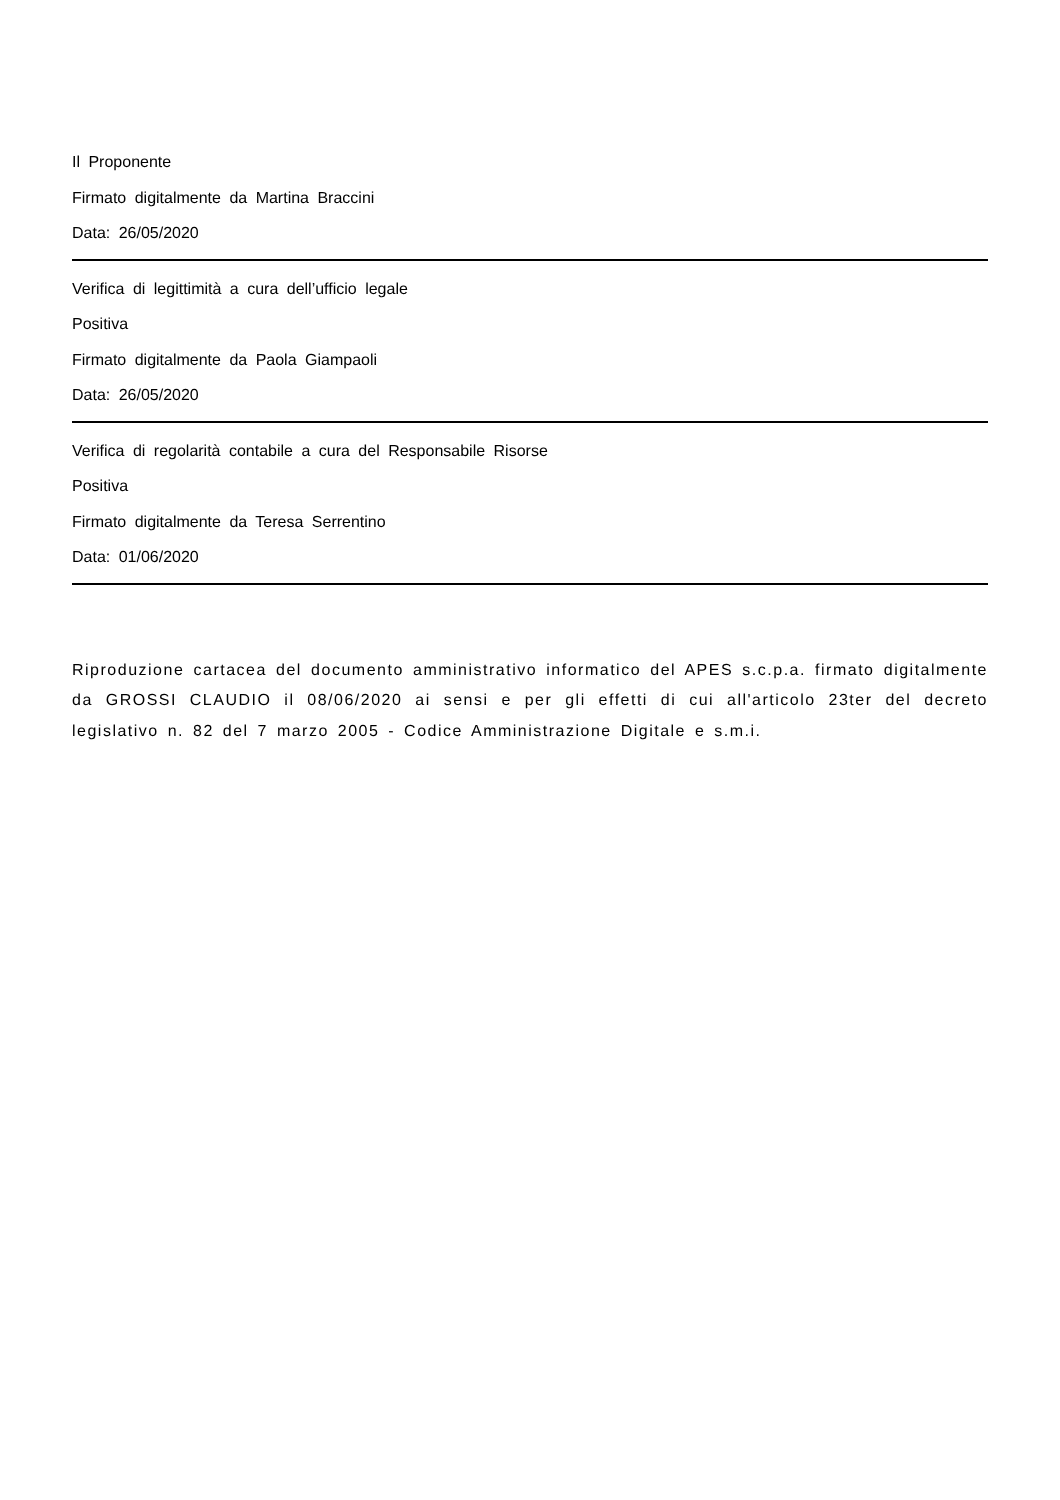Il Proponente
Firmato digitalmente da Martina Braccini
Data: 26/05/2020
Verifica di legittimità a cura dell’ufficio legale
Positiva
Firmato digitalmente da Paola Giampaoli
Data: 26/05/2020
Verifica di regolarità contabile a cura del Responsabile Risorse
Positiva
Firmato digitalmente da Teresa Serrentino
Data: 01/06/2020
Riproduzione cartacea del documento amministrativo informatico del APES s.c.p.a. firmato digitalmente da GROSSI CLAUDIO il 08/06/2020 ai sensi e per gli effetti di cui all'articolo 23ter del decreto legislativo n. 82 del 7 marzo 2005 - Codice Amministrazione Digitale e s.m.i.